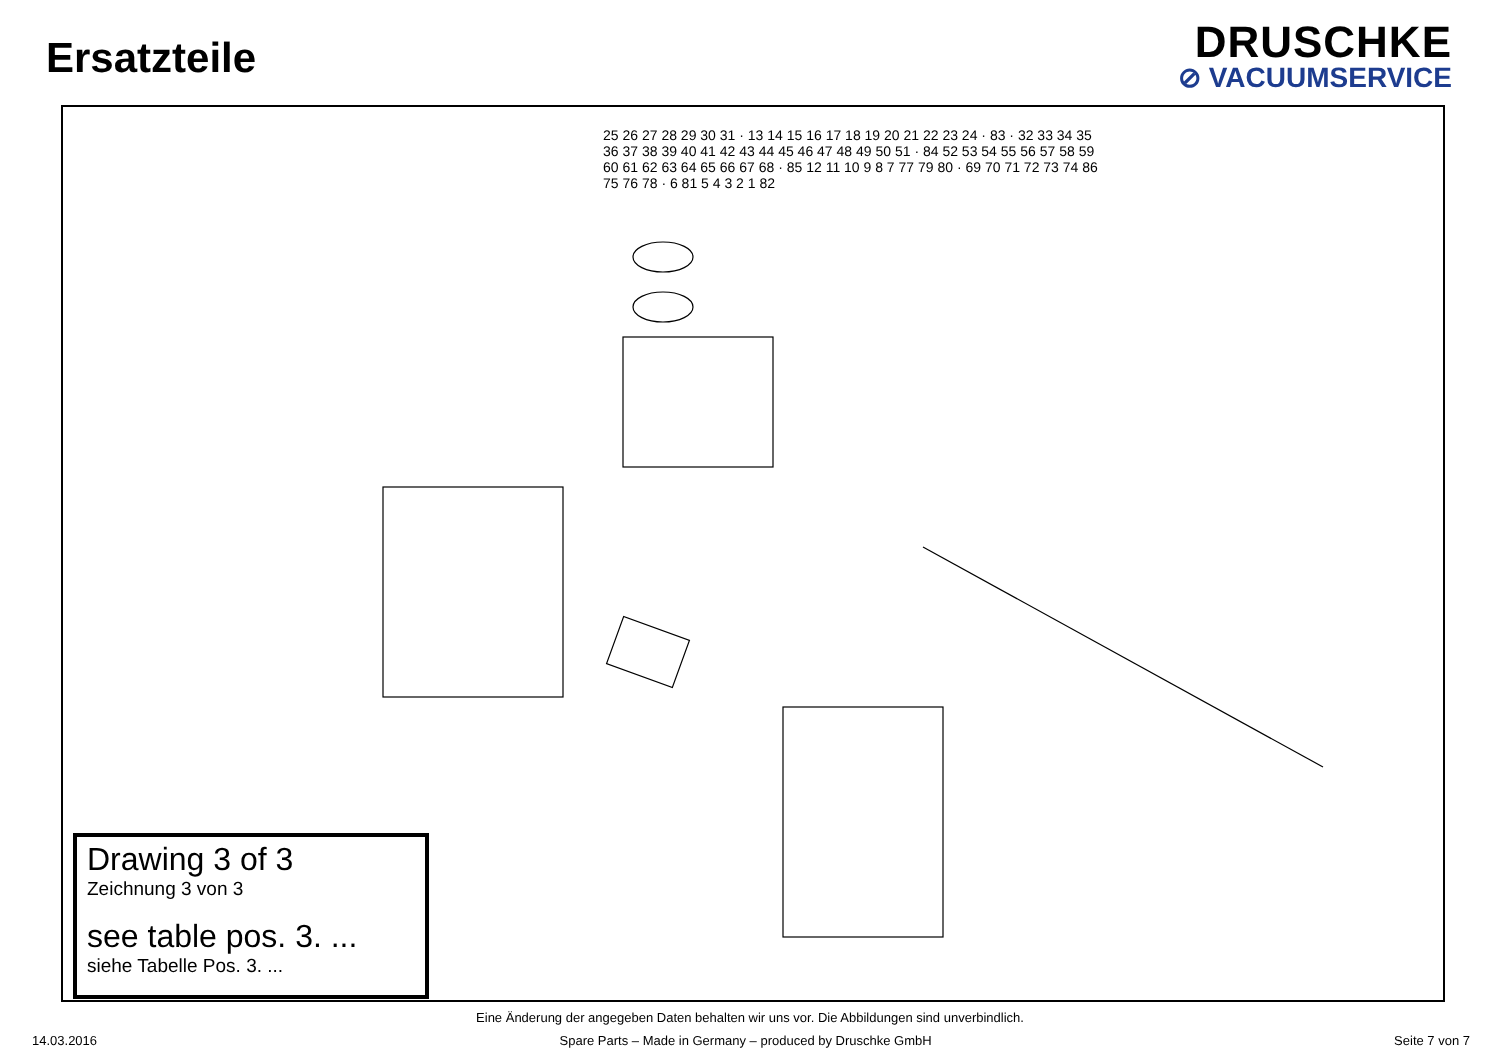Ersatzteile
DRUSCHKE
⊘ VACUUMSERVICE
25 26 27 28 29 30 31 · 13 14 15 16 17 18 19 20 21 22 23 24 · 83 · 32 33 34 35 36 37 38 39 40 41 42 43 44 45 46 47 48 49 50 51 · 84 52 53 54 55 56 57 58 59 60 61 62 63 64 65 66 67 68 · 85 12 11 10 9 8 7 77 79 80 · 69 70 71 72 73 74 86 75 76 78 · 6 81 5 4 3 2 1 82
Drawing 3 of 3
Zeichnung 3 von 3
see table pos. 3. ...
siehe Tabelle Pos. 3. ...
Eine Änderung der angegeben Daten behalten wir uns vor. Die Abbildungen sind unverbindlich.
14.03.2016 Spare Parts – Made in Germany – produced by Druschke GmbH Seite 7 von 7